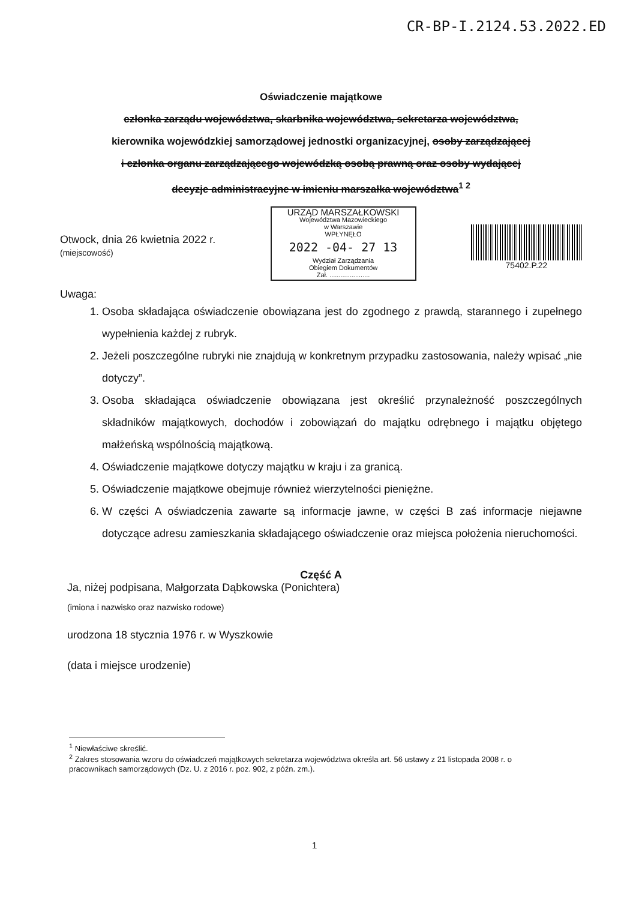CR-BP-I.2124.53.2022.ED
Oświadczenie majątkowe
członka zarządu województwa, skarbnika województwa, sekretarza województwa,
kierownika wojewódzkiej samorządowej jednostki organizacyjnej, osoby zarządzającej
i członka organu zarządzającego wojewódzką osobą prawną oraz osoby wydającej
decyzje administracyjne w imieniu marszałka województwa<sup>1 2</sup>
Otwock, dnia 26 kwietnia 2022 r.
(miejscowość)
URZĄD MARSZAŁKOWSKI
Województwa Mazowieckiego
w Warszawie
WPŁYNĘŁO
2022 -04- 27 13
Wydział Zarządzania
Obiegiem Dokumentów
Zał. ......................
75402.P.22
Uwaga:
1. Osoba składająca oświadczenie obowiązana jest do zgodnego z prawdą, starannego i zupełnego wypełnienia każdej z rubryk.
2. Jeżeli poszczególne rubryki nie znajdują w konkretnym przypadku zastosowania, należy wpisać „nie dotyczy”.
3. Osoba składająca oświadczenie obowiązana jest określić przynależność poszczególnych składników majątkowych, dochodów i zobowiązań do majątku odrębnego i majątku objętego małżeńską wspólnością majątkową.
4. Oświadczenie majątkowe dotyczy majątku w kraju i za granicą.
5. Oświadczenie majątkowe obejmuje również wierzytelności pieniężne.
6. W części A oświadczenia zawarte są informacje jawne, w części B zaś informacje niejawne dotyczące adresu zamieszkania składającego oświadczenie oraz miejsca położenia nieruchomości.
Część A
Ja, niżej podpisana, Małgorzata Dąbkowska (Ponichtera)
(imiona i nazwisko oraz nazwisko rodowe)
urodzona 18 stycznia 1976 r. w Wyszkowie
(data i miejsce urodzenie)
<sup>1</sup> Niewłaściwe skreślić.
<sup>2</sup> Zakres stosowania wzoru do oświadczeń majątkowych sekretarza województwa określa art. 56 ustawy z 21 listopada 2008 r. o pracownikach samorządowych (Dz. U. z 2016 r. poz. 902, z późn. zm.).
1